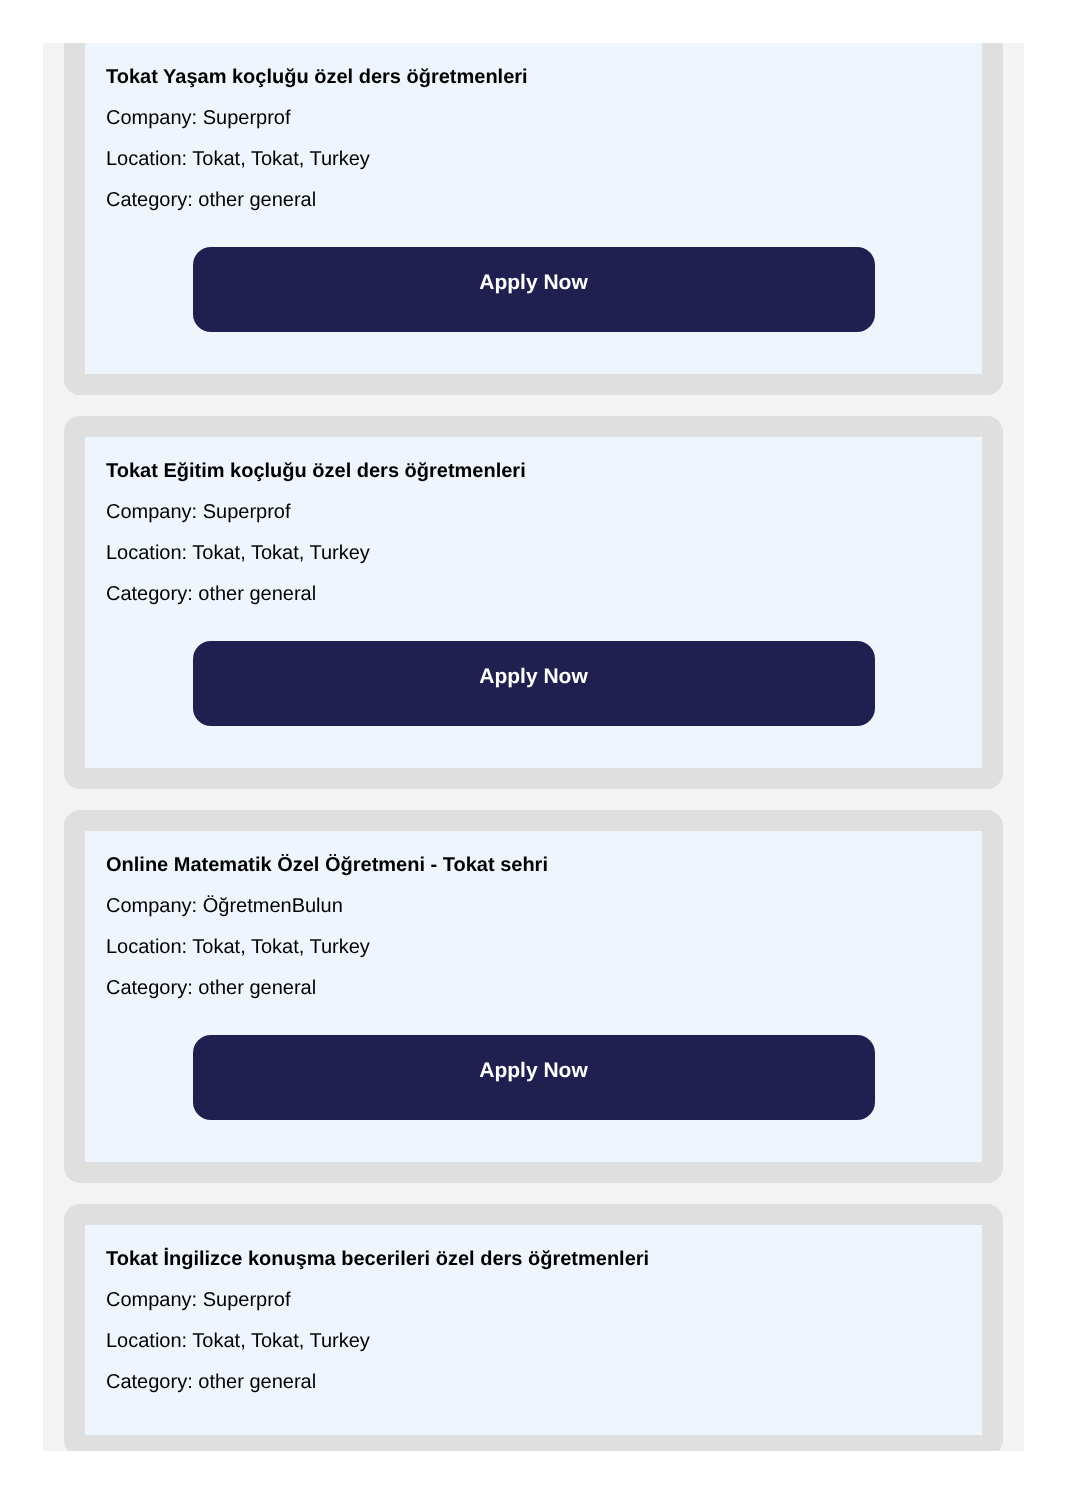Tokat Yaşam koçluğu özel ders öğretmenleri
Company: Superprof
Location: Tokat, Tokat, Turkey
Category: other general
Apply Now
Tokat Eğitim koçluğu özel ders öğretmenleri
Company: Superprof
Location: Tokat, Tokat, Turkey
Category: other general
Apply Now
Online Matematik Özel Öğretmeni - Tokat sehri
Company: ÖğretmenBulun
Location: Tokat, Tokat, Turkey
Category: other general
Apply Now
Tokat İngilizce konuşma becerileri özel ders öğretmenleri
Company: Superprof
Location: Tokat, Tokat, Turkey
Category: other general